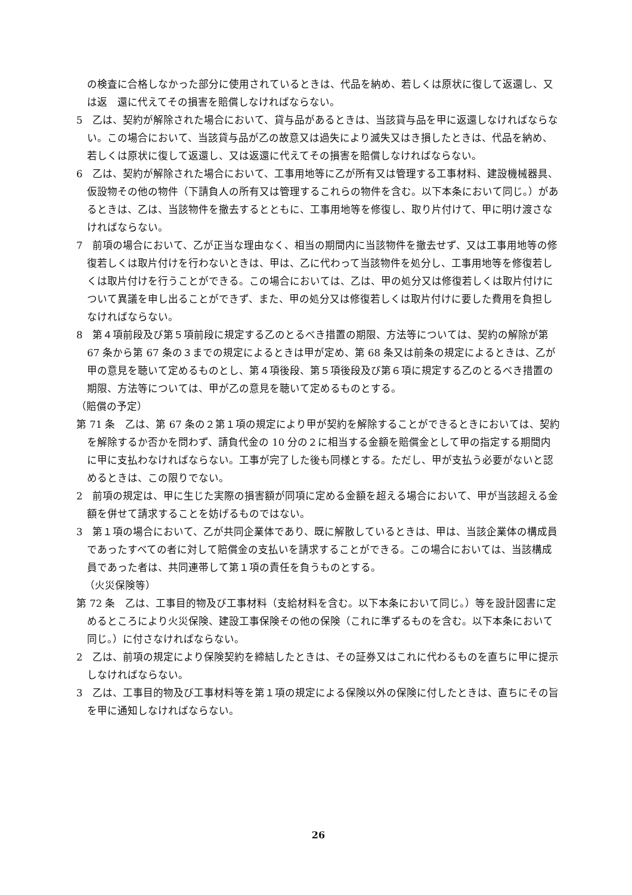の検査に合格しなかった部分に使用されているときは、代品を納め、若しくは原状に復して返還し、又は返　還に代えてその損害を賠償しなければならない。
5　乙は、契約が解除された場合において、貸与品があるときは、当該貸与品を甲に返還しなければならない。この場合において、当該貸与品が乙の故意又は過失により滅失又はき損したときは、代品を納め、若しくは原状に復して返還し、又は返還に代えてその損害を賠償しなければならない。
6　乙は、契約が解除された場合において、工事用地等に乙が所有又は管理する工事材料、建設機械器具、仮設物その他の物件（下請負人の所有又は管理するこれらの物件を含む。以下本条において同じ。）があるときは、乙は、当該物件を撤去するとともに、工事用地等を修復し、取り片付けて、甲に明け渡さなければならない。
7　前項の場合において、乙が正当な理由なく、相当の期間内に当該物件を撤去せず、又は工事用地等の修復若しくは取片付けを行わないときは、甲は、乙に代わって当該物件を処分し、工事用地等を修復若しくは取片付けを行うことができる。この場合においては、乙は、甲の処分又は修復若しくは取片付けについて異議を申し出ることができず、また、甲の処分又は修復若しくは取片付けに要した費用を負担しなければならない。
8　第４項前段及び第５項前段に規定する乙のとるべき措置の期限、方法等については、契約の解除が第 67 条から第 67 条の３までの規定によるときは甲が定め、第 68 条又は前条の規定によるときは、乙が甲の意見を聴いて定めるものとし、第４項後段、第５項後段及び第６項に規定する乙のとるべき措置の期限、方法等については、甲が乙の意見を聴いて定めるものとする。
（賠償の予定）
第 71 条　乙は、第 67 条の２第１項の規定により甲が契約を解除することができるときにおいては、契約を解除するか否かを問わず、請負代金の 10 分の２に相当する金額を賠償金として甲の指定する期間内に甲に支払わなければならない。工事が完了した後も同様とする。ただし、甲が支払う必要がないと認めるときは、この限りでない。
2　前項の規定は、甲に生じた実際の損害額が同項に定める金額を超える場合において、甲が当該超える金額を併せて請求することを妨げるものではない。
3　第１項の場合において、乙が共同企業体であり、既に解散しているときは、甲は、当該企業体の構成員であったすべての者に対して賠償金の支払いを請求することができる。この場合においては、当該構成員であった者は、共同連帯して第１項の責任を負うものとする。
（火災保険等）
第 72 条　乙は、工事目的物及び工事材料（支給材料を含む。以下本条において同じ。）等を設計図書に定めるところにより火災保険、建設工事保険その他の保険（これに準ずるものを含む。以下本条において同じ。）に付さなければならない。
2　乙は、前項の規定により保険契約を締結したときは、その証券又はこれに代わるものを直ちに甲に提示しなければならない。
3　乙は、工事目的物及び工事材料等を第１項の規定による保険以外の保険に付したときは、直ちにその旨を甲に通知しなければならない。
26